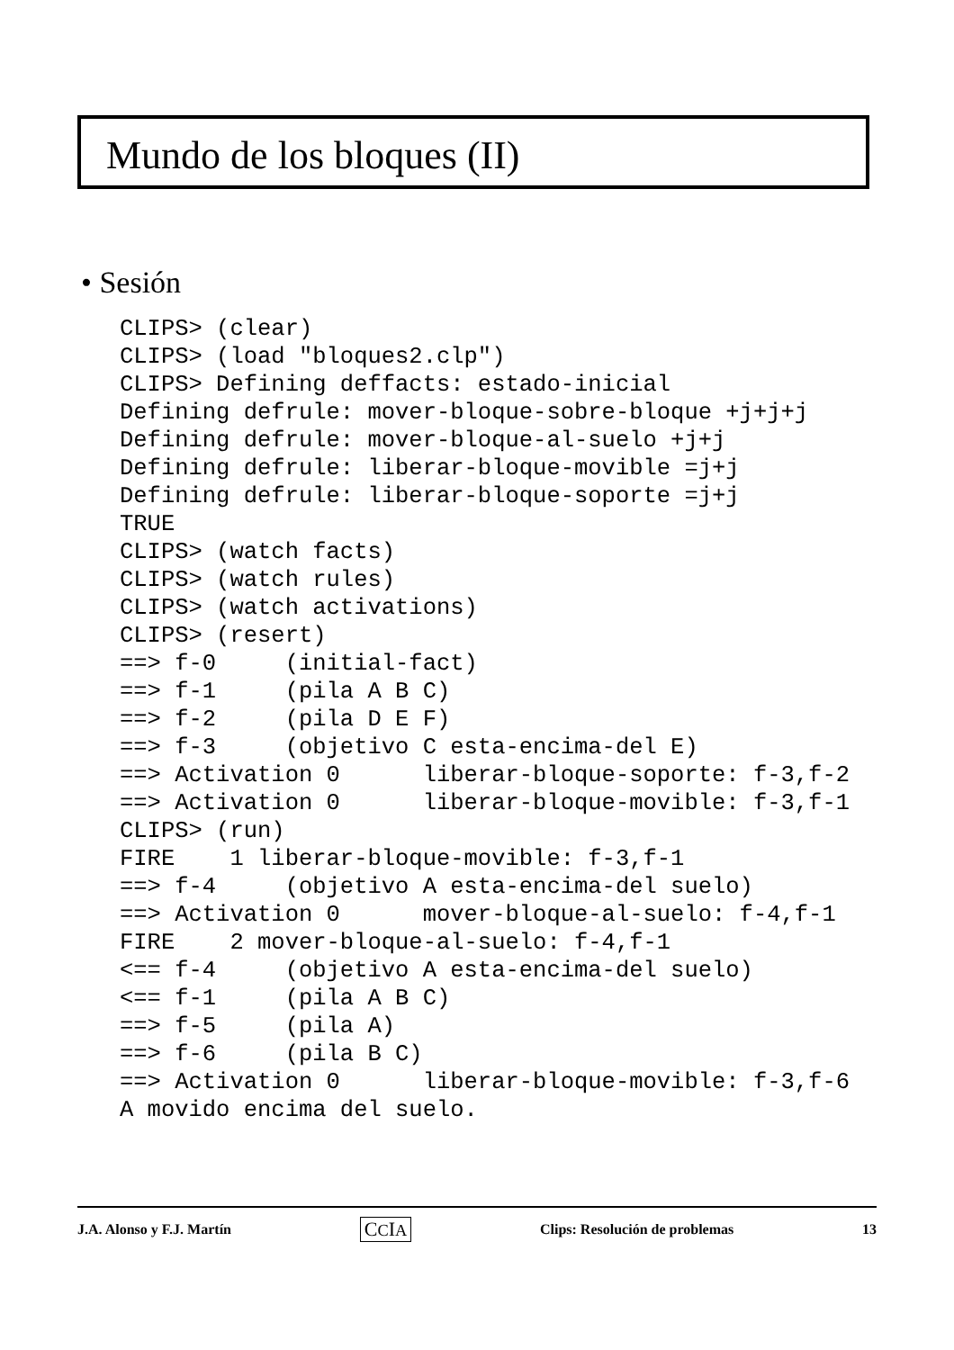Mundo de los bloques (II)
• Sesión
CLIPS> (clear)
CLIPS> (load "bloques2.clp")
CLIPS> Defining deffacts: estado-inicial
Defining defrule: mover-bloque-sobre-bloque +j+j+j
Defining defrule: mover-bloque-al-suelo +j+j
Defining defrule: liberar-bloque-movible =j+j
Defining defrule: liberar-bloque-soporte =j+j
TRUE
CLIPS> (watch facts)
CLIPS> (watch rules)
CLIPS> (watch activations)
CLIPS> (resert)
==> f-0     (initial-fact)
==> f-1     (pila A B C)
==> f-2     (pila D E F)
==> f-3     (objetivo C esta-encima-del E)
==> Activation 0      liberar-bloque-soporte: f-3,f-2
==> Activation 0      liberar-bloque-movible: f-3,f-1
CLIPS> (run)
FIRE    1 liberar-bloque-movible: f-3,f-1
==> f-4     (objetivo A esta-encima-del suelo)
==> Activation 0      mover-bloque-al-suelo: f-4,f-1
FIRE    2 mover-bloque-al-suelo: f-4,f-1
<== f-4     (objetivo A esta-encima-del suelo)
<== f-1     (pila A B C)
==> f-5     (pila A)
==> f-6     (pila B C)
==> Activation 0      liberar-bloque-movible: f-3,f-6
A movido encima del suelo.
J.A. Alonso y F.J. Martín CCIA Clips: Resolución de problemas 13